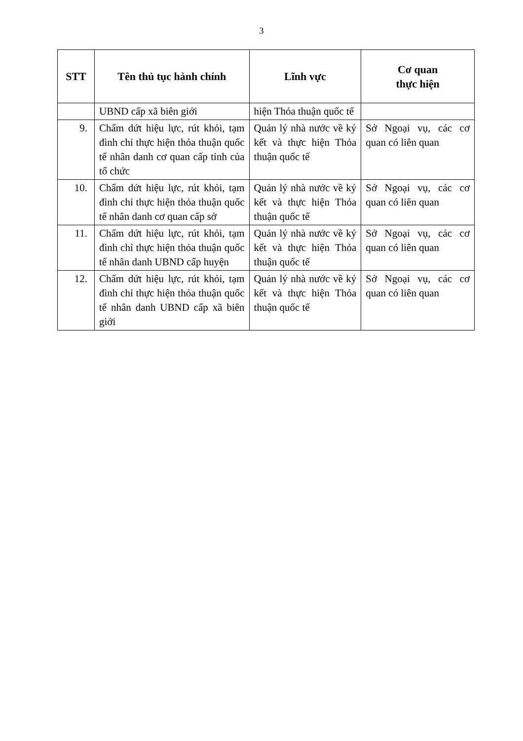3
| STT | Tên thủ tục hành chính | Lĩnh vực | Cơ quan thực hiện |
| --- | --- | --- | --- |
| | UBND cấp xã biên giới | hiện Thỏa thuận quốc tế | |
| 9. | Chấm dứt hiệu lực, rút khỏi, tạm đình chỉ thực hiện thỏa thuận quốc tế nhân danh cơ quan cấp tỉnh của tổ chức | Quản lý nhà nước về ký kết và thực hiện Thỏa thuận quốc tế | Sở Ngoại vụ, các cơ quan có liên quan |
| 10. | Chấm dứt hiệu lực, rút khỏi, tạm đình chỉ thực hiện thỏa thuận quốc tế nhân danh cơ quan cấp sở | Quản lý nhà nước về ký kết và thực hiện Thỏa thuận quốc tế | Sở Ngoại vụ, các cơ quan có liên quan |
| 11. | Chấm dứt hiệu lực, rút khỏi, tạm đình chỉ thực hiện thỏa thuận quốc tế nhân danh UBND cấp huyện | Quản lý nhà nước về ký kết và thực hiện Thỏa thuận quốc tế | Sở Ngoại vụ, các cơ quan có liên quan |
| 12. | Chấm dứt hiệu lực, rút khỏi, tạm đình chỉ thực hiện thỏa thuận quốc tế nhân danh UBND cấp xã biên giới | Quản lý nhà nước về ký kết và thực hiện Thỏa thuận quốc tế | Sở Ngoại vụ, các cơ quan có liên quan |